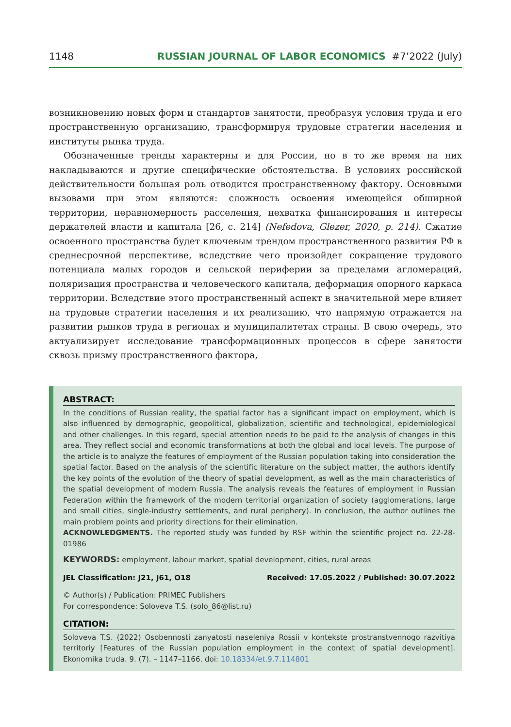1148 RUSSIAN JOURNAL OF LABOR ECONOMICS #7’2022 (July)
возникновению новых форм и стандартов занятости, преобразуя условия труда и его пространственную организацию, трансформируя трудовые стратегии населения и институты рынка труда.
Обозначенные тренды характерны и для России, но в то же время на них накладываются и другие специфические обстоятельства. В условиях российской действительности большая роль отводится пространственному фактору. Основными вызовами при этом являются: сложность освоения имеющейся обширной территории, неравномерность расселения, нехватка финансирования и интересы держателей власти и капитала [26, с. 214] (Nefedova, Glezer, 2020, p. 214). Сжатие освоенного пространства будет ключевым трендом пространственного развития РФ в среднесрочной перспективе, вследствие чего произойдет сокращение трудового потенциала малых городов и сельской периферии за пределами агломераций, поляризация пространства и человеческого капитала, деформация опорного каркаса территории. Вследствие этого пространственный аспект в значительной мере влияет на трудовые стратегии населения и их реализацию, что напрямую отражается на развитии рынков труда в регионах и муниципалитетах страны. В свою очередь, это актуализирует исследование трансформационных процессов в сфере занятости сквозь призму пространственного фактора,
ABSTRACT:
In the conditions of Russian reality, the spatial factor has a significant impact on employment, which is also influenced by demographic, geopolitical, globalization, scientific and technological, epidemiological and other challenges. In this regard, special attention needs to be paid to the analysis of changes in this area. They reflect social and economic transformations at both the global and local levels. The purpose of the article is to analyze the features of employment of the Russian population taking into consideration the spatial factor. Based on the analysis of the scientific literature on the subject matter, the authors identify the key points of the evolution of the theory of spatial development, as well as the main characteristics of the spatial development of modern Russia. The analysis reveals the features of employment in Russian Federation within the framework of the modern territorial organization of society (agglomerations, large and small cities, single-industry settlements, and rural periphery). In conclusion, the author outlines the main problem points and priority directions for their elimination.
ACKNOWLEDGMENTS. The reported study was funded by RSF within the scientific project no. 22-28-01986
KEYWORDS: employment, labour market, spatial development, cities, rural areas
JEL Classification: J21, J61, O18 Received: 17.05.2022 / Published: 30.07.2022
© Author(s) / Publication: PRIMEC Publishers
For correspondence: Soloveva T.S. (solo_86@list.ru)
CITATION:
Soloveva T.S. (2022) Osobennosti zanyatosti naseleniya Rossii v kontekste prostranstvennogo razvitiya territoriy [Features of the Russian population employment in the context of spatial development]. Ekonomika truda. 9. (7). – 1147–1166. doi: 10.18334/et.9.7.114801